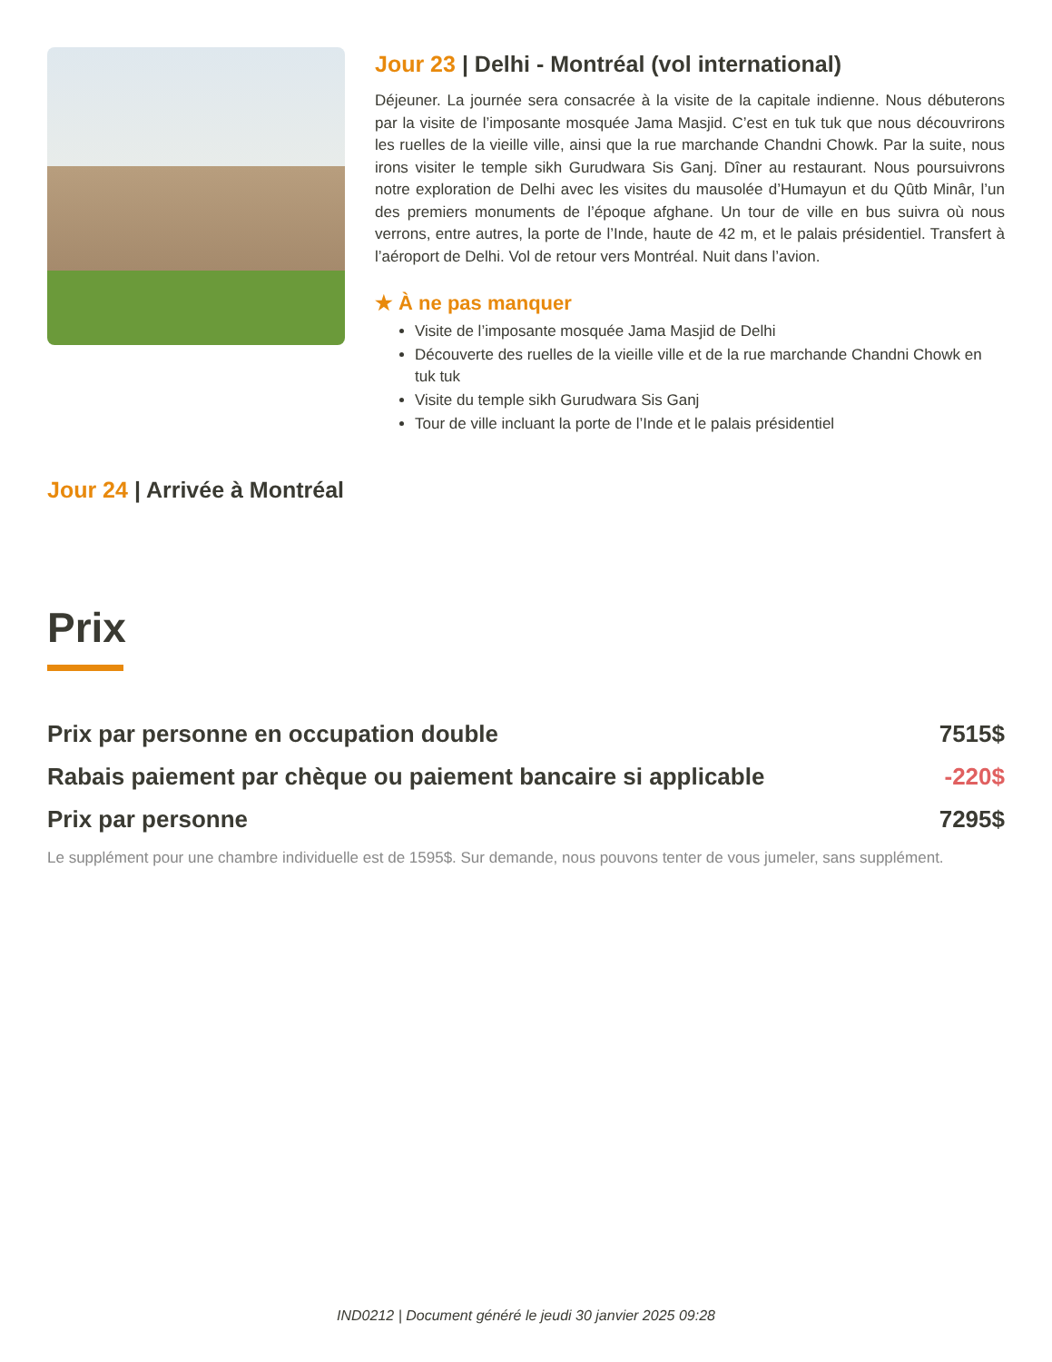Jour 23 | Delhi - Montréal (vol international)
Déjeuner. La journée sera consacrée à la visite de la capitale indienne. Nous débuterons par la visite de l’imposante mosquée Jama Masjid. C’est en tuk tuk que nous découvrirons les ruelles de la vieille ville, ainsi que la rue marchande Chandni Chowk. Par la suite, nous irons visiter le temple sikh Gurudwara Sis Ganj. Dîner au restaurant. Nous poursuivrons notre exploration de Delhi avec les visites du mausolée d’Humayun et du Qûtb Minâr, l’un des premiers monuments de l’époque afghane. Un tour de ville en bus suivra où nous verrons, entre autres, la porte de l’Inde, haute de 42 m, et le palais présidentiel. Transfert à l’aéroport de Delhi. Vol de retour vers Montréal. Nuit dans l’avion.
★ À ne pas manquer
Visite de l’imposante mosquée Jama Masjid de Delhi
Découverte des ruelles de la vieille ville et de la rue marchande Chandni Chowk en tuk tuk
Visite du temple sikh Gurudwara Sis Ganj
Tour de ville incluant la porte de l’Inde et le palais présidentiel
Jour 24 | Arrivée à Montréal
Prix
| Prix par personne en occupation double | 7515$ |
| Rabais paiement par chèque ou paiement bancaire si applicable | -220$ |
| Prix par personne | 7295$ |
Le supplément pour une chambre individuelle est de 1595$. Sur demande, nous pouvons tenter de vous jumeler, sans supplément.
IND0212 | Document généré le jeudi 30 janvier 2025 09:28